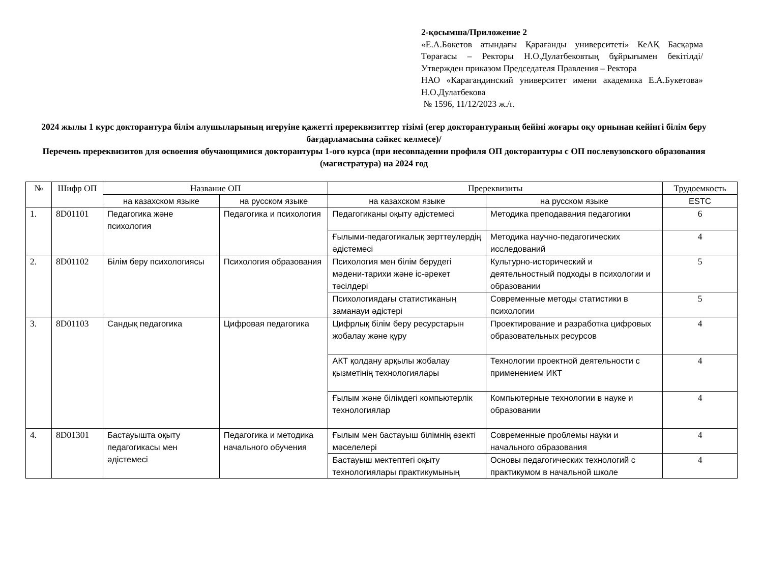2-қосымша/Приложение 2
«Е.А.Бөкетов атындағы Қарағанды университеті» КеАҚ Басқарма Төрағасы – Ректоры Н.О.Дулатбековтың бұйрығымен бекітілді/ Утвержден приказом Председателя Правления – Ректора
НАО «Карагандинский университет имени академика Е.А.Букетова» Н.О.Дулатбекова
№ 1596, 11/12/2023 ж./г.
2024 жылы 1 курс докторантура білім алушыларының игеруіне қажетті пререквизиттер тізімі (егер докторантураның бейіні жоғары оқу орнынан кейінгі білім беру бағдарламасына сәйкес келмесе)/
Перечень пререквизитов для освоения обучающимися докторантуры 1-ого курса (при несовпадении профиля ОП докторантуры с ОП послевузовского образования (магистратура) на 2024 год
| № | Шифр ОП | Название ОП | | Пререквизиты | | Трудоемкость |
| --- | --- | --- | --- | --- | --- | --- |
| | | на казахском языке | на русском языке | на казахском языке | на русском языке | ESTC |
| 1. | 8D01101 | Педагогика және психология | Педагогика и психология | Педагогиканы оқыту әдістемесі | Методика преподавания педагогики | 6 |
| | | | | Ғылыми-педагогикалық зерттеулердің әдістемесі | Методика научно-педагогических исследований | 4 |
| 2. | 8D01102 | Білім беру психологиясы | Психология образования | Психология мен білім берудегі мәдени-тарихи және іс-әрекет тәсілдері | Культурно-исторический и деятельностный подходы в психологии и образовании | 5 |
| | | | | Психологиядағы статистиканың заманауи әдістері | Современные методы статистики в психологии | 5 |
| 3. | 8D01103 | Сандық педагогика | Цифровая педагогика | Цифрлық білім беру ресурстарын жобалау және құру | Проектирование и разработка цифровых образовательных ресурсов | 4 |
| | | | | АКТ қолдану арқылы жобалау қызметінің технологиялары | Технологии проектной деятельности с применением ИКТ | 4 |
| | | | | Ғылым және білімдегі компьютерлік технологиялар | Компьютерные технологии в науке и образовании | 4 |
| 4. | 8D01301 | Бастауышта оқыту педагогикасы мен әдістемесі | Педагогика и методика начального обучения | Ғылым мен бастауыш білімнің өзекті мәселелері | Современные проблемы науки и начального образования | 4 |
| | | | | Бастауыш мектептегі оқыту технологиялары практикумының | Основы педагогических технологий с практикумом в начальной школе | 4 |